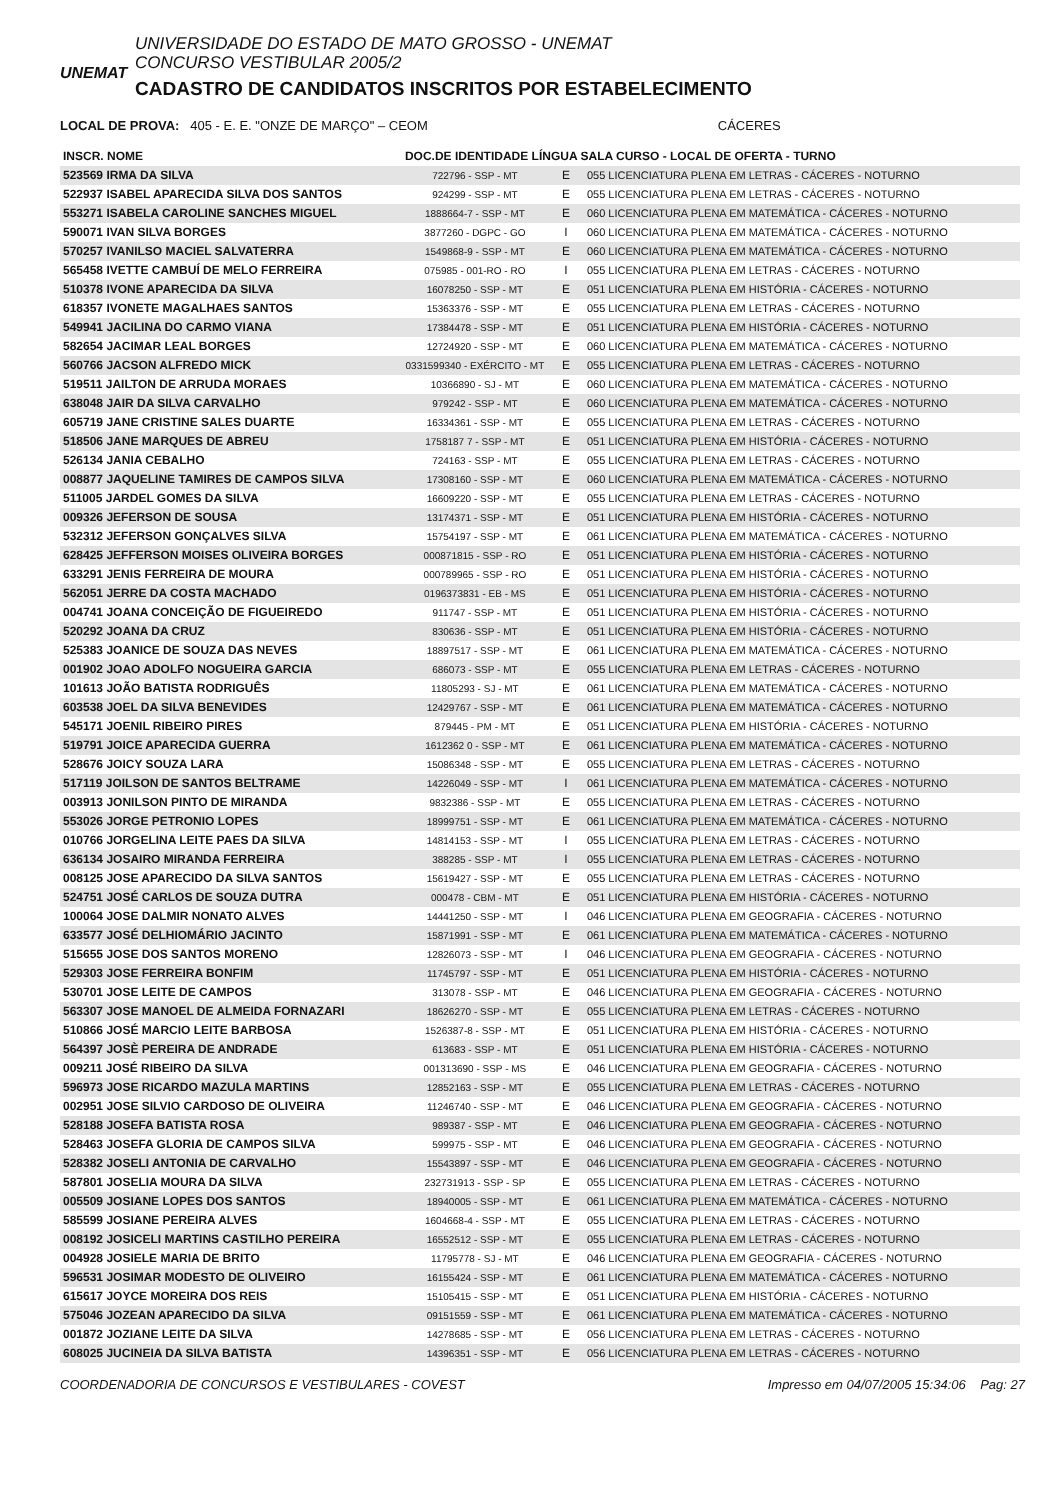UNEMAT
UNIVERSIDADE DO ESTADO DE MATO GROSSO - UNEMAT
CONCURSO VESTIBULAR 2005/2
CADASTRO DE CANDIDATOS INSCRITOS POR ESTABELECIMENTO
LOCAL DE PROVA: 405 - E. E. "ONZE DE MARÇO" – CEOM CÁCERES
| INSCR. NOME | DOC.DE IDENTIDADE LÍNGUA SALA CURSO - LOCAL DE OFERTA - TURNO | | |
| --- | --- | --- | --- |
| 523569 IRMA DA SILVA | 722796 - SSP - MT | E | 055 LICENCIATURA PLENA EM LETRAS - CÁCERES - NOTURNO |
| 522937 ISABEL APARECIDA SILVA DOS SANTOS | 924299 - SSP - MT | E | 055 LICENCIATURA PLENA EM LETRAS - CÁCERES - NOTURNO |
| 553271 ISABELA CAROLINE SANCHES MIGUEL | 1888664-7 - SSP - MT | E | 060 LICENCIATURA PLENA EM MATEMÁTICA - CÁCERES - NOTURNO |
| 590071 IVAN SILVA BORGES | 3877260 - DGPC - GO | I | 060 LICENCIATURA PLENA EM MATEMÁTICA - CÁCERES - NOTURNO |
| 570257 IVANILSO MACIEL SALVATERRA | 1549868-9 - SSP - MT | E | 060 LICENCIATURA PLENA EM MATEMÁTICA - CÁCERES - NOTURNO |
| 565458 IVETTE CAMBUÍ DE MELO FERREIRA | 075985 - 001-RO - RO | I | 055 LICENCIATURA PLENA EM LETRAS - CÁCERES - NOTURNO |
| 510378 IVONE APARECIDA DA SILVA | 16078250 - SSP - MT | E | 051 LICENCIATURA PLENA EM HISTÓRIA - CÁCERES - NOTURNO |
| 618357 IVONETE MAGALHAES SANTOS | 15363376 - SSP - MT | E | 055 LICENCIATURA PLENA EM LETRAS - CÁCERES - NOTURNO |
| 549941 JACILINA DO CARMO VIANA | 17384478 - SSP - MT | E | 051 LICENCIATURA PLENA EM HISTÓRIA - CÁCERES - NOTURNO |
| 582654 JACIMAR LEAL BORGES | 12724920 - SSP - MT | E | 060 LICENCIATURA PLENA EM MATEMÁTICA - CÁCERES - NOTURNO |
| 560766 JACSON ALFREDO MICK | 0331599340 - EXÉRCITO - MT | E | 055 LICENCIATURA PLENA EM LETRAS - CÁCERES - NOTURNO |
| 519511 JAILTON DE ARRUDA MORAES | 10366890 - SJ - MT | E | 060 LICENCIATURA PLENA EM MATEMÁTICA - CÁCERES - NOTURNO |
| 638048 JAIR DA SILVA CARVALHO | 979242 - SSP - MT | E | 060 LICENCIATURA PLENA EM MATEMÁTICA - CÁCERES - NOTURNO |
| 605719 JANE CRISTINE SALES DUARTE | 16334361 - SSP - MT | E | 055 LICENCIATURA PLENA EM LETRAS - CÁCERES - NOTURNO |
| 518506 JANE MARQUES DE ABREU | 1758187 7 - SSP - MT | E | 051 LICENCIATURA PLENA EM HISTÓRIA - CÁCERES - NOTURNO |
| 526134 JANIA CEBALHO | 724163 - SSP - MT | E | 055 LICENCIATURA PLENA EM LETRAS - CÁCERES - NOTURNO |
| 008877 JAQUELINE TAMIRES DE CAMPOS SILVA | 17308160 - SSP - MT | E | 060 LICENCIATURA PLENA EM MATEMÁTICA - CÁCERES - NOTURNO |
| 511005 JARDEL GOMES DA SILVA | 16609220 - SSP - MT | E | 055 LICENCIATURA PLENA EM LETRAS - CÁCERES - NOTURNO |
| 009326 JEFERSON DE SOUSA | 13174371 - SSP - MT | E | 051 LICENCIATURA PLENA EM HISTÓRIA - CÁCERES - NOTURNO |
| 532312 JEFERSON GONÇALVES SILVA | 15754197 - SSP - MT | E | 061 LICENCIATURA PLENA EM MATEMÁTICA - CÁCERES - NOTURNO |
| 628425 JEFFERSON MOISES OLIVEIRA BORGES | 000871815 - SSP - RO | E | 051 LICENCIATURA PLENA EM HISTÓRIA - CÁCERES - NOTURNO |
| 633291 JENIS FERREIRA DE MOURA | 000789965 - SSP - RO | E | 051 LICENCIATURA PLENA EM HISTÓRIA - CÁCERES - NOTURNO |
| 562051 JERRE DA COSTA MACHADO | 0196373831 - EB - MS | E | 051 LICENCIATURA PLENA EM HISTÓRIA - CÁCERES - NOTURNO |
| 004741 JOANA CONCEIÇÃO DE FIGUEIREDO | 911747 - SSP - MT | E | 051 LICENCIATURA PLENA EM HISTÓRIA - CÁCERES - NOTURNO |
| 520292 JOANA DA CRUZ | 830636 - SSP - MT | E | 051 LICENCIATURA PLENA EM HISTÓRIA - CÁCERES - NOTURNO |
| 525383 JOANICE DE SOUZA DAS NEVES | 18897517 - SSP - MT | E | 061 LICENCIATURA PLENA EM MATEMÁTICA - CÁCERES - NOTURNO |
| 001902 JOAO ADOLFO NOGUEIRA GARCIA | 686073 - SSP - MT | E | 055 LICENCIATURA PLENA EM LETRAS - CÁCERES - NOTURNO |
| 101613 JOÃO BATISTA RODRIGUÊS | 11805293 - SJ - MT | E | 061 LICENCIATURA PLENA EM MATEMÁTICA - CÁCERES - NOTURNO |
| 603538 JOEL DA SILVA BENEVIDES | 12429767 - SSP - MT | E | 061 LICENCIATURA PLENA EM MATEMÁTICA - CÁCERES - NOTURNO |
| 545171 JOENIL RIBEIRO PIRES | 879445 - PM - MT | E | 051 LICENCIATURA PLENA EM HISTÓRIA - CÁCERES - NOTURNO |
| 519791 JOICE APARECIDA GUERRA | 1612362 0 - SSP - MT | E | 061 LICENCIATURA PLENA EM MATEMÁTICA - CÁCERES - NOTURNO |
| 528676 JOICY SOUZA LARA | 15086348 - SSP - MT | E | 055 LICENCIATURA PLENA EM LETRAS - CÁCERES - NOTURNO |
| 517119 JOILSON DE SANTOS BELTRAME | 14226049 - SSP - MT | I | 061 LICENCIATURA PLENA EM MATEMÁTICA - CÁCERES - NOTURNO |
| 003913 JONILSON PINTO DE MIRANDA | 9832386 - SSP - MT | E | 055 LICENCIATURA PLENA EM LETRAS - CÁCERES - NOTURNO |
| 553026 JORGE PETRONIO LOPES | 18999751 - SSP - MT | E | 061 LICENCIATURA PLENA EM MATEMÁTICA - CÁCERES - NOTURNO |
| 010766 JORGELINA LEITE PAES DA SILVA | 14814153 - SSP - MT | I | 055 LICENCIATURA PLENA EM LETRAS - CÁCERES - NOTURNO |
| 636134 JOSAIRO MIRANDA FERREIRA | 388285 - SSP - MT | I | 055 LICENCIATURA PLENA EM LETRAS - CÁCERES - NOTURNO |
| 008125 JOSE APARECIDO DA SILVA SANTOS | 15619427 - SSP - MT | E | 055 LICENCIATURA PLENA EM LETRAS - CÁCERES - NOTURNO |
| 524751 JOSÉ CARLOS DE SOUZA DUTRA | 000478 - CBM - MT | E | 051 LICENCIATURA PLENA EM HISTÓRIA - CÁCERES - NOTURNO |
| 100064 JOSE DALMIR NONATO ALVES | 14441250 - SSP - MT | I | 046 LICENCIATURA PLENA EM GEOGRAFIA - CÁCERES - NOTURNO |
| 633577 JOSÉ DELHIOMÁRIO JACINTO | 15871991 - SSP - MT | E | 061 LICENCIATURA PLENA EM MATEMÁTICA - CÁCERES - NOTURNO |
| 515655 JOSE DOS SANTOS MORENO | 12826073 - SSP - MT | I | 046 LICENCIATURA PLENA EM GEOGRAFIA - CÁCERES - NOTURNO |
| 529303 JOSE FERREIRA BONFIM | 11745797 - SSP - MT | E | 051 LICENCIATURA PLENA EM HISTÓRIA - CÁCERES - NOTURNO |
| 530701 JOSE LEITE DE CAMPOS | 313078 - SSP - MT | E | 046 LICENCIATURA PLENA EM GEOGRAFIA - CÁCERES - NOTURNO |
| 563307 JOSE MANOEL DE ALMEIDA FORNAZARI | 18626270 - SSP - MT | E | 055 LICENCIATURA PLENA EM LETRAS - CÁCERES - NOTURNO |
| 510866 JOSÉ MARCIO LEITE BARBOSA | 1526387-8 - SSP - MT | E | 051 LICENCIATURA PLENA EM HISTÓRIA - CÁCERES - NOTURNO |
| 564397 JOSÈ PEREIRA DE ANDRADE | 613683 - SSP - MT | E | 051 LICENCIATURA PLENA EM HISTÓRIA - CÁCERES - NOTURNO |
| 009211 JOSÉ RIBEIRO DA SILVA | 001313690 - SSP - MS | E | 046 LICENCIATURA PLENA EM GEOGRAFIA - CÁCERES - NOTURNO |
| 596973 JOSE RICARDO MAZULA MARTINS | 12852163 - SSP - MT | E | 055 LICENCIATURA PLENA EM LETRAS - CÁCERES - NOTURNO |
| 002951 JOSE SILVIO CARDOSO DE OLIVEIRA | 11246740 - SSP - MT | E | 046 LICENCIATURA PLENA EM GEOGRAFIA - CÁCERES - NOTURNO |
| 528188 JOSEFA BATISTA ROSA | 989387 - SSP - MT | E | 046 LICENCIATURA PLENA EM GEOGRAFIA - CÁCERES - NOTURNO |
| 528463 JOSEFA GLORIA DE CAMPOS SILVA | 599975 - SSP - MT | E | 046 LICENCIATURA PLENA EM GEOGRAFIA - CÁCERES - NOTURNO |
| 528382 JOSELI ANTONIA DE CARVALHO | 15543897 - SSP - MT | E | 046 LICENCIATURA PLENA EM GEOGRAFIA - CÁCERES - NOTURNO |
| 587801 JOSELIA MOURA DA SILVA | 232731913 - SSP - SP | E | 055 LICENCIATURA PLENA EM LETRAS - CÁCERES - NOTURNO |
| 005509 JOSIANE LOPES DOS SANTOS | 18940005 - SSP - MT | E | 061 LICENCIATURA PLENA EM MATEMÁTICA - CÁCERES - NOTURNO |
| 585599 JOSIANE PEREIRA ALVES | 1604668-4 - SSP - MT | E | 055 LICENCIATURA PLENA EM LETRAS - CÁCERES - NOTURNO |
| 008192 JOSICELI MARTINS CASTILHO PEREIRA | 16552512 - SSP - MT | E | 055 LICENCIATURA PLENA EM LETRAS - CÁCERES - NOTURNO |
| 004928 JOSIELE MARIA DE BRITO | 11795778 - SJ - MT | E | 046 LICENCIATURA PLENA EM GEOGRAFIA - CÁCERES - NOTURNO |
| 596531 JOSIMAR MODESTO DE OLIVEIRO | 16155424 - SSP - MT | E | 061 LICENCIATURA PLENA EM MATEMÁTICA - CÁCERES - NOTURNO |
| 615617 JOYCE MOREIRA DOS REIS | 15105415 - SSP - MT | E | 051 LICENCIATURA PLENA EM HISTÓRIA - CÁCERES - NOTURNO |
| 575046 JOZEAN APARECIDO DA SILVA | 09151559 - SSP - MT | E | 061 LICENCIATURA PLENA EM MATEMÁTICA - CÁCERES - NOTURNO |
| 001872 JOZIANE LEITE DA SILVA | 14278685 - SSP - MT | E | 056 LICENCIATURA PLENA EM LETRAS - CÁCERES - NOTURNO |
| 608025 JUCINEIA DA SILVA BATISTA | 14396351 - SSP - MT | E | 056 LICENCIATURA PLENA EM LETRAS - CÁCERES - NOTURNO |
COORDENADORIA DE CONCURSOS E VESTIBULARES - COVEST Impresso em 04/07/2005 15:34:06 Pag: 27